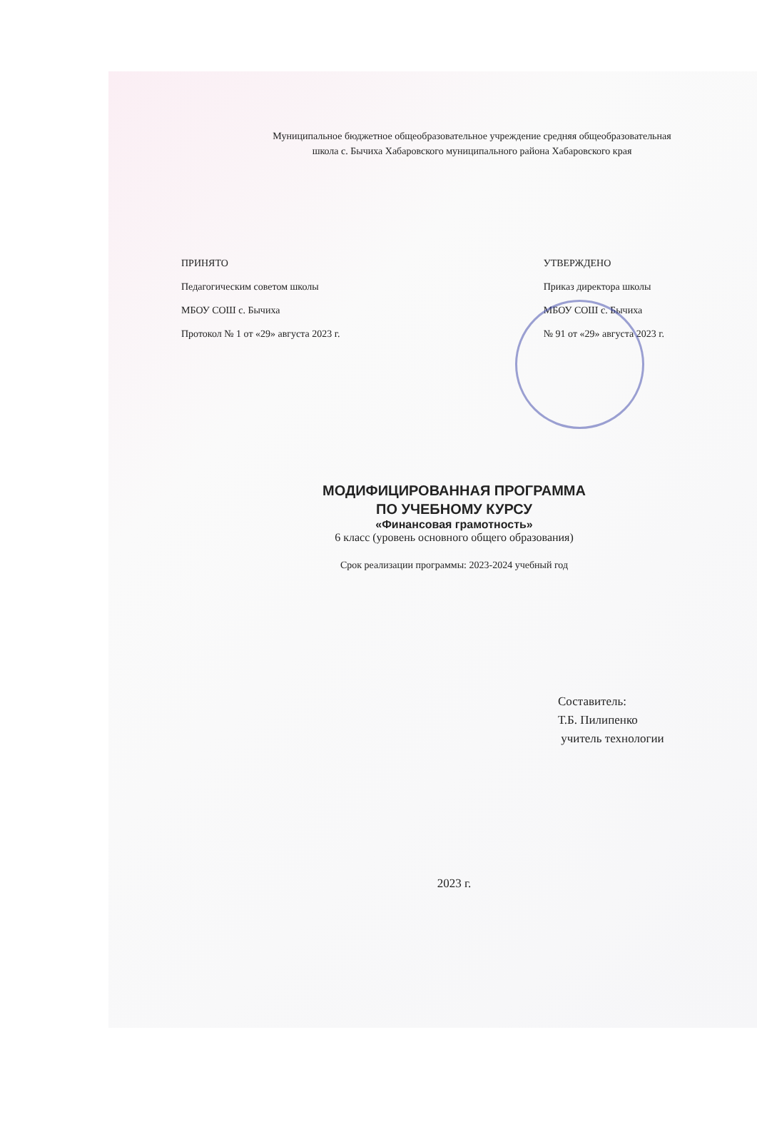Муниципальное бюджетное общеобразовательное учреждение средняя общеобразовательная
школа с. Бычиха Хабаровского муниципального района Хабаровского края
ПРИНЯТО
Педагогическим советом школы
МБОУ СОШ с. Бычиха
Протокол № 1 от «29» августа 2023 г.
УТВЕРЖДЕНО
Приказ директора школы
МБОУ СОШ с. Бычиха
№ 91 от «29» августа 2023 г.
МОДИФИЦИРОВАННАЯ ПРОГРАММА
ПО УЧЕБНОМУ КУРСУ
«Финансовая грамотность»
6 класс (уровень основного общего образования)
Срок реализации программы: 2023-2024 учебный год
Составитель:
Т.Б. Пилипенко
учитель технологии
2023 г.